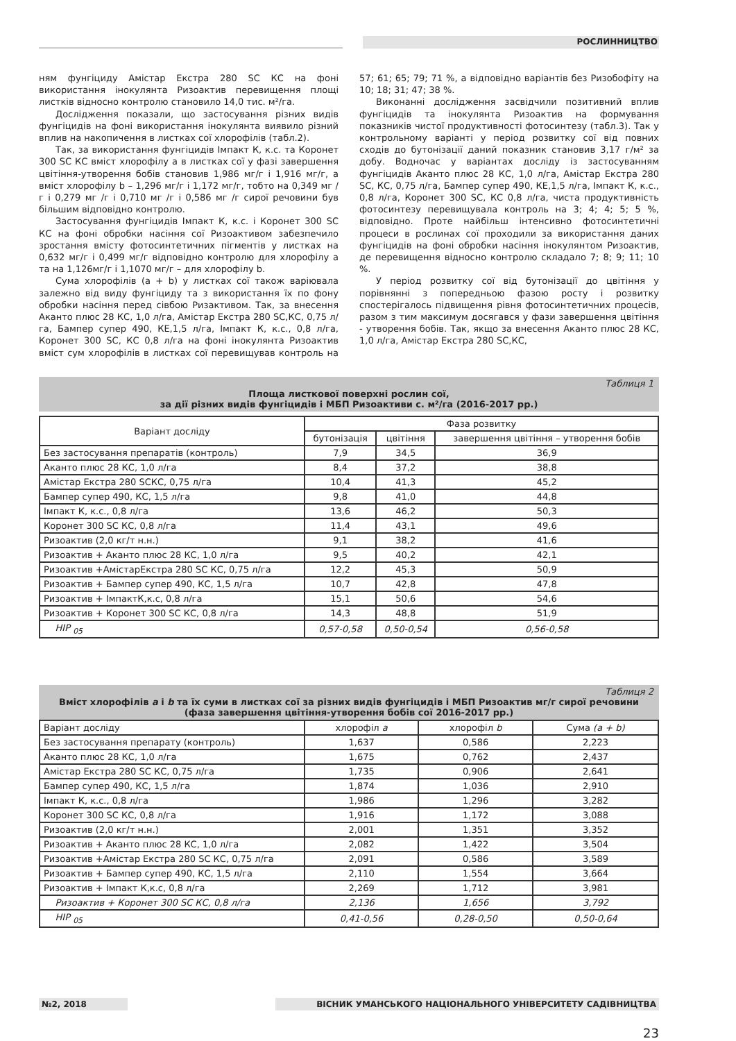РОСЛИННИЦТВО
ням фунгіциду Амістар Екстра 280 SC КС на фоні використання інокулянта Ризоактив перевищення площі листків відносно контролю становило 14,0 тис. м²/га.
Дослідження показали, що застосування різних видів фунгіцидів на фоні використання інокулянта виявило різний вплив на накопичення в листках сої хлорофілів (табл.2).
Так, за використання фунгіцидів Імпакт К, к.с. та Коронет 300 SC КС вміст хлорофілу а в листках сої у фазі завершення цвітіння-утворення бобів становив 1,986 мг/г і 1,916 мг/г, а вміст хлорофілу b – 1,296 мг/г і 1,172 мг/г, тобто на 0,349 мг /г і 0,279 мг /г і 0,710 мг /г і 0,586 мг /г сирої речовини був більшим відповідно контролю.
Застосування фунгіцидів Імпакт К, к.с. і Коронет 300 SC КС на фоні обробки насіння сої Ризоактивом забезпечило зростання вмісту фотосинтетичних пігментів у листках на 0,632 мг/г і 0,499 мг/г відповідно контролю для хлорофілу а та на 1,126мг/г і 1,1070 мг/г – для хлорофілу b.
Сума хлорофілів (а + b) у листках сої також варіювала залежно від виду фунгіциду та з використання їх по фону обробки насіння перед сівбою Ризактивом. Так, за внесення Аканто плюс 28 КС, 1,0 л/га, Амістар Екстра 280 SC,КС, 0,75 л/га, Бампер супер 490, КЕ,1,5 л/га, Імпакт К, к.с., 0,8 л/га, Коронет 300 SC, КС 0,8 л/га на фоні інокулянта Ризоактив вміст сум хлорофілів в листках сої перевищував контроль на 57; 61; 65; 79; 71 %, а відповідно варіантів без Ризобофіту на 10; 18; 31; 47; 38 %.
Виконанні дослідження засвідчили позитивний вплив фунгіцидів та інокулянта Ризоактив на формування показників чистої продуктивності фотосинтезу (табл.3). Так у контрольному варіанті у період розвитку сої від повних сходів до бутонізації даний показник становив 3,17 г/м² за добу. Водночас у варіантах досліду із застосуванням фунгіцидів Аканто плюс 28 КС, 1,0 л/га, Амістар Екстра 280 SC, КС, 0,75 л/га, Бампер супер 490, КЕ,1,5 л/га, Імпакт К, к.с., 0,8 л/га, Коронет 300 SC, КС 0,8 л/га, чиста продуктивність фотосинтезу перевищувала контроль на 3; 4; 4; 5; 5 %, відповідно. Проте найбільш інтенсивно фотосинтетичні процеси в рослинах сої проходили за використання даних фунгіцидів на фоні обробки насіння інокулянтом Ризоактив, де перевищення відносно контролю складало 7; 8; 9; 11; 10 %.
У період розвитку сої від бутонізації до цвітіння у порівнянні з попередньою фазою росту і розвитку спостерігалось підвищення рівня фотосинтетичних процесів, разом з тим максимум досягався у фази завершення цвітіння - утворення бобів. Так, якщо за внесення Аканто плюс 28 КС, 1,0 л/га, Амістар Екстра 280 SC,КС,
Таблиця 1
Площа листкової поверхні рослин сої,
за дії різних видів фунгіцидів і МБП Ризоактиви с. м²/га (2016-2017 рр.)
| Варіант досліду | Фаза розвитку | | |
| --- | --- | --- | --- |
| | бутонізація | цвітіння | завершення цвітіння – утворення бобів |
| Без застосування препаратів (контроль) | 7,9 | 34,5 | 36,9 |
| Аканто плюс 28 КС, 1,0 л/га | 8,4 | 37,2 | 38,8 |
| Амістар Екстра 280 SCКС, 0,75 л/га | 10,4 | 41,3 | 45,2 |
| Бампер супер 490, КС, 1,5 л/га | 9,8 | 41,0 | 44,8 |
| Імпакт К, к.с., 0,8 л/га | 13,6 | 46,2 | 50,3 |
| Коронет 300 SC КС, 0,8 л/га | 11,4 | 43,1 | 49,6 |
| Ризоактив (2,0 кг/т н.н.) | 9,1 | 38,2 | 41,6 |
| Ризоактив + Аканто плюс 28 КС, 1,0 л/га | 9,5 | 40,2 | 42,1 |
| Ризоактив +АмістарЕкстра 280 SC КС, 0,75 л/га | 12,2 | 45,3 | 50,9 |
| Ризоактив + Бампер супер 490, КС, 1,5 л/га | 10,7 | 42,8 | 47,8 |
| Ризоактив + ІмпактК,к.с, 0,8 л/га | 15,1 | 50,6 | 54,6 |
| Ризоактив + Коронет 300 SC КС, 0,8 л/га | 14,3 | 48,8 | 51,9 |
| НІР <sub>05</sub> | 0,57-0,58 | 0,50-0,54 | 0,56-0,58 |
Таблиця 2
Вміст хлорофілів а і b та їх суми в листках сої за різних видів фунгіцидів і МБП Ризоактив мг/г сирої речовини (фаза завершення цвітіння-утворення бобів сої 2016-2017 рр.)
| Варіант досліду | хлорофіл а | хлорофіл b | Сума (а + b) |
| --- | --- | --- | --- |
| Без застосування препарату (контроль) | 1,637 | 0,586 | 2,223 |
| Аканто плюс 28 КС, 1,0 л/га | 1,675 | 0,762 | 2,437 |
| Амістар Екстра 280 SC КС, 0,75 л/га | 1,735 | 0,906 | 2,641 |
| Бампер супер 490, КС, 1,5 л/га | 1,874 | 1,036 | 2,910 |
| Імпакт К, к.с., 0,8 л/га | 1,986 | 1,296 | 3,282 |
| Коронет 300 SC КС, 0,8 л/га | 1,916 | 1,172 | 3,088 |
| Ризоактив (2,0 кг/т н.н.) | 2,001 | 1,351 | 3,352 |
| Ризоактив + Аканто плюс 28 КС, 1,0 л/га | 2,082 | 1,422 | 3,504 |
| Ризоактив +Амістар Екстра 280 SC КС, 0,75 л/га | 2,091 | 0,586 | 3,589 |
| Ризоактив + Бампер супер 490, КС, 1,5 л/га | 2,110 | 1,554 | 3,664 |
| Ризоактив + Імпакт К,к.с, 0,8 л/га | 2,269 | 1,712 | 3,981 |
| Ризоактив + Коронет 300 SC КС, 0,8 л/га | 2,136 | 1,656 | 3,792 |
| НІР <sub>05</sub> | 0,41-0,56 | 0,28-0,50 | 0,50-0,64 |
№2, 2018 ВІСНИК УМАНСЬКОГО НАЦІОНАЛЬНОГО УНІВЕРСИТЕТУ САДІВНИЦТВА
23